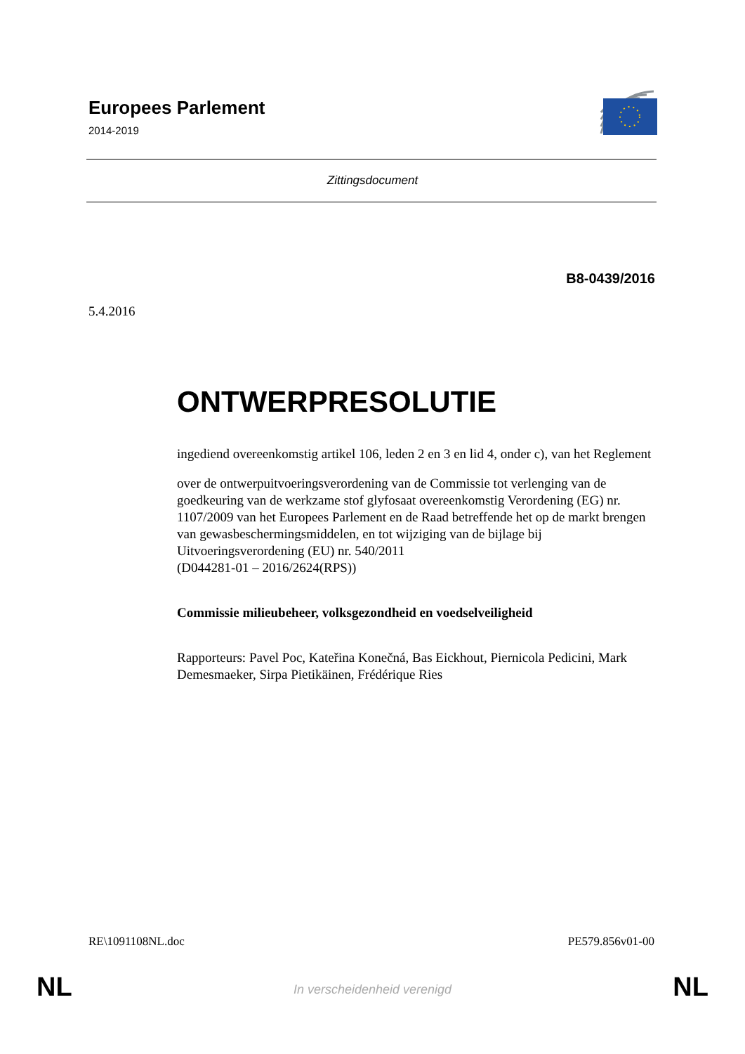Europees Parlement
2014-2019
Zittingsdocument
B8-0439/2016
5.4.2016
ONTWERPRESOLUTIE
ingediend overeenkomstig artikel 106, leden 2 en 3 en lid 4, onder c), van het Reglement
over de ontwerpuitvoeringsverordening van de Commissie tot verlenging van de goedkeuring van de werkzame stof glyfosaat overeenkomstig Verordening (EG) nr. 1107/2009 van het Europees Parlement en de Raad betreffende het op de markt brengen van gewasbeschermingsmiddelen, en tot wijziging van de bijlage bij Uitvoeringsverordening (EU) nr. 540/2011
(D044281-01 – 2016/2624(RPS))
Commissie milieubeheer, volksgezondheid en voedselveiligheid
Rapporteurs: Pavel Poc, Kateřina Konečná, Bas Eickhout, Piernicola Pedicini, Mark Demesmaeker, Sirpa Pietikäinen, Frédérique Ries
RE\1091108NL.doc PE579.856v01-00
NL In verscheidenheid verenigd NL